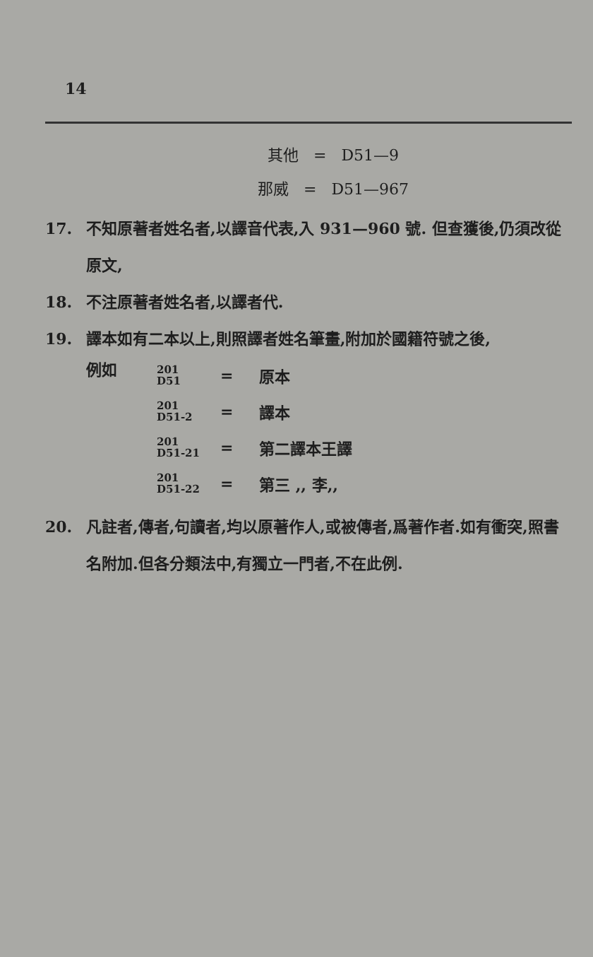14
其他 = D51—9
那威 = D51—967
17. 不知原著者姓名者,以譯音代表,入 931—960 號. 但查獲後,仍須改從原文,
18. 不注原著者姓名者,以譯者代.
19. 譯本如有二本以上,則照譯者姓名筆畫,附加於國籍符號之後,
例如
201
D51
= 原本
201
D51-2
= 譯本
201
D51-21
= 第二譯本王譯
201
D51-22
= 第三 ,, 李,,
20. 凡註者,傳者,句讀者,均以原著作人,或被傳者,爲著作者.如有衝突,照書名附加.但各分類法中,有獨立一門者,不在此例.